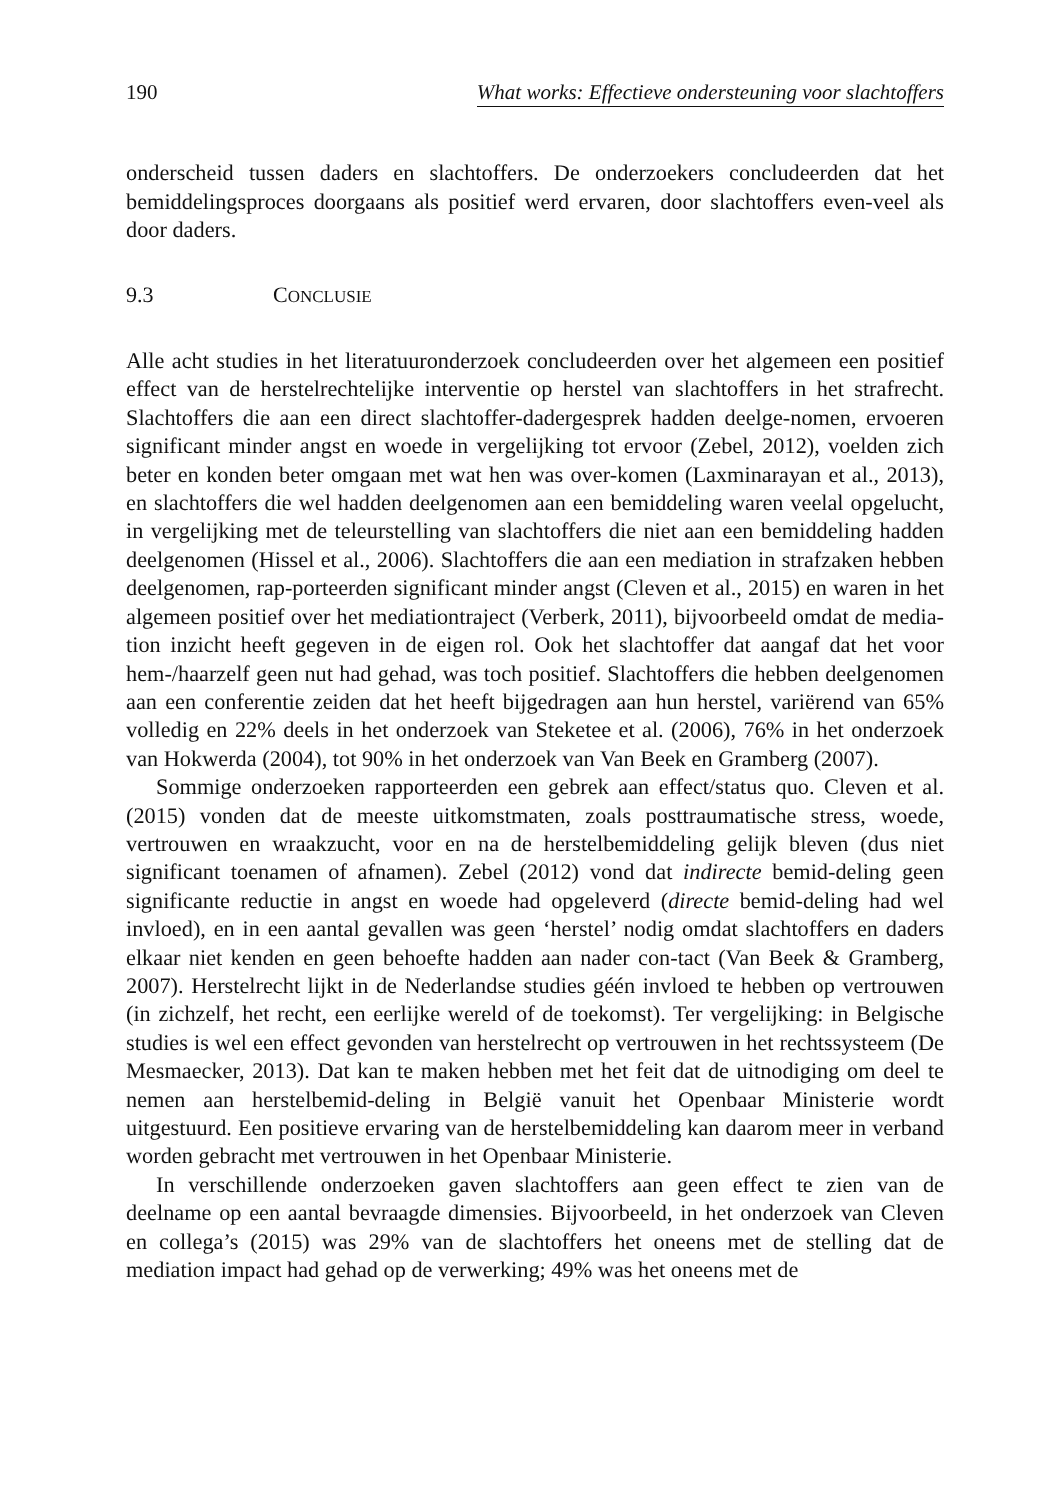190 What works: Effectieve ondersteuning voor slachtoffers
onderscheid tussen daders en slachtoffers. De onderzoekers concludeerden dat het bemiddelingsproces doorgaans als positief werd ervaren, door slachtoffers even-veel als door daders.
9.3 CONCLUSIE
Alle acht studies in het literatuuronderzoek concludeerden over het algemeen een positief effect van de herstelrechtelijke interventie op herstel van slachtoffers in het strafrecht. Slachtoffers die aan een direct slachtoffer-dadergesprek hadden deelge-nomen, ervoeren significant minder angst en woede in vergelijking tot ervoor (Zebel, 2012), voelden zich beter en konden beter omgaan met wat hen was over-komen (Laxminarayan et al., 2013), en slachtoffers die wel hadden deelgenomen aan een bemiddeling waren veelal opgelucht, in vergelijking met de teleurstelling van slachtoffers die niet aan een bemiddeling hadden deelgenomen (Hissel et al., 2006). Slachtoffers die aan een mediation in strafzaken hebben deelgenomen, rap-porteerden significant minder angst (Cleven et al., 2015) en waren in het algemeen positief over het mediationtraject (Verberk, 2011), bijvoorbeeld omdat de media-tion inzicht heeft gegeven in de eigen rol. Ook het slachtoffer dat aangaf dat het voor hem-/haarzelf geen nut had gehad, was toch positief. Slachtoffers die hebben deelgenomen aan een conferentie zeiden dat het heeft bijgedragen aan hun herstel, variërend van 65% volledig en 22% deels in het onderzoek van Steketee et al. (2006), 76% in het onderzoek van Hokwerda (2004), tot 90% in het onderzoek van Van Beek en Gramberg (2007).
Sommige onderzoeken rapporteerden een gebrek aan effect/status quo. Cleven et al. (2015) vonden dat de meeste uitkomstmaten, zoals posttraumatische stress, woede, vertrouwen en wraakzucht, voor en na de herstelbemiddeling gelijk bleven (dus niet significant toenamen of afnamen). Zebel (2012) vond dat indirecte bemid-deling geen significante reductie in angst en woede had opgeleverd (directe bemid-deling had wel invloed), en in een aantal gevallen was geen ‘herstel’ nodig omdat slachtoffers en daders elkaar niet kenden en geen behoefte hadden aan nader con-tact (Van Beek & Gramberg, 2007). Herstelrecht lijkt in de Nederlandse studies géén invloed te hebben op vertrouwen (in zichzelf, het recht, een eerlijke wereld of de toekomst). Ter vergelijking: in Belgische studies is wel een effect gevonden van herstelrecht op vertrouwen in het rechtssysteem (De Mesmaecker, 2013). Dat kan te maken hebben met het feit dat de uitnodiging om deel te nemen aan herstelbemid-deling in België vanuit het Openbaar Ministerie wordt uitgestuurd. Een positieve ervaring van de herstelbemiddeling kan daarom meer in verband worden gebracht met vertrouwen in het Openbaar Ministerie.
In verschillende onderzoeken gaven slachtoffers aan geen effect te zien van de deelname op een aantal bevraagde dimensies. Bijvoorbeeld, in het onderzoek van Cleven en collega’s (2015) was 29% van de slachtoffers het oneens met de stelling dat de mediation impact had gehad op de verwerking; 49% was het oneens met de